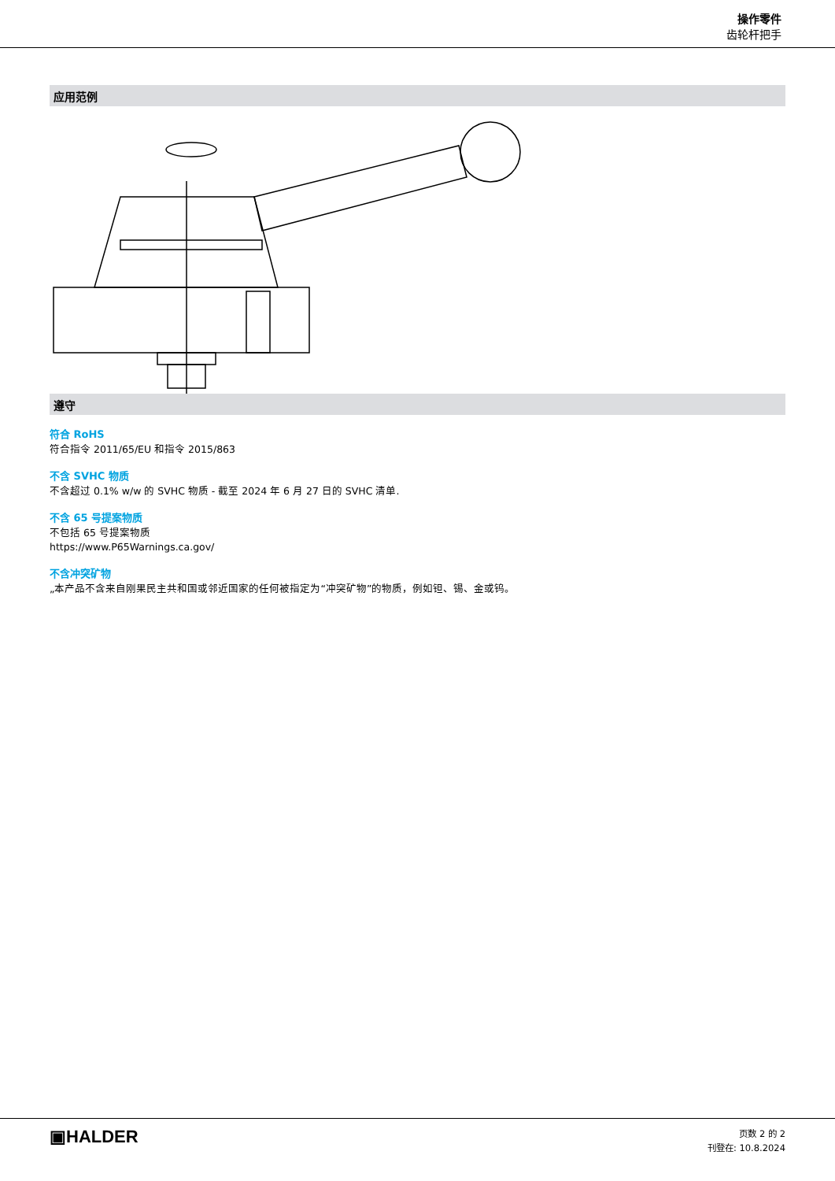操作零件
齿轮杆把手
应用范例
遵守
符合 RoHS
符合指令 2011/65/EU 和指令 2015/863
不含 SVHC 物质
不含超过 0.1% w/w 的 SVHC 物质 - 截至 2024 年 6 月 27 日的 SVHC 清单.
不含 65 号提案物质
不包括 65 号提案物质
https://www.P65Warnings.ca.gov/
不含冲突矿物
„本产品不含来自刚果民主共和国或邻近国家的任何被指定为“冲突矿物”的物质，例如钽、锡、金或钨。
▣HALDER
页数 2 的 2
刊登在: 10.8.2024